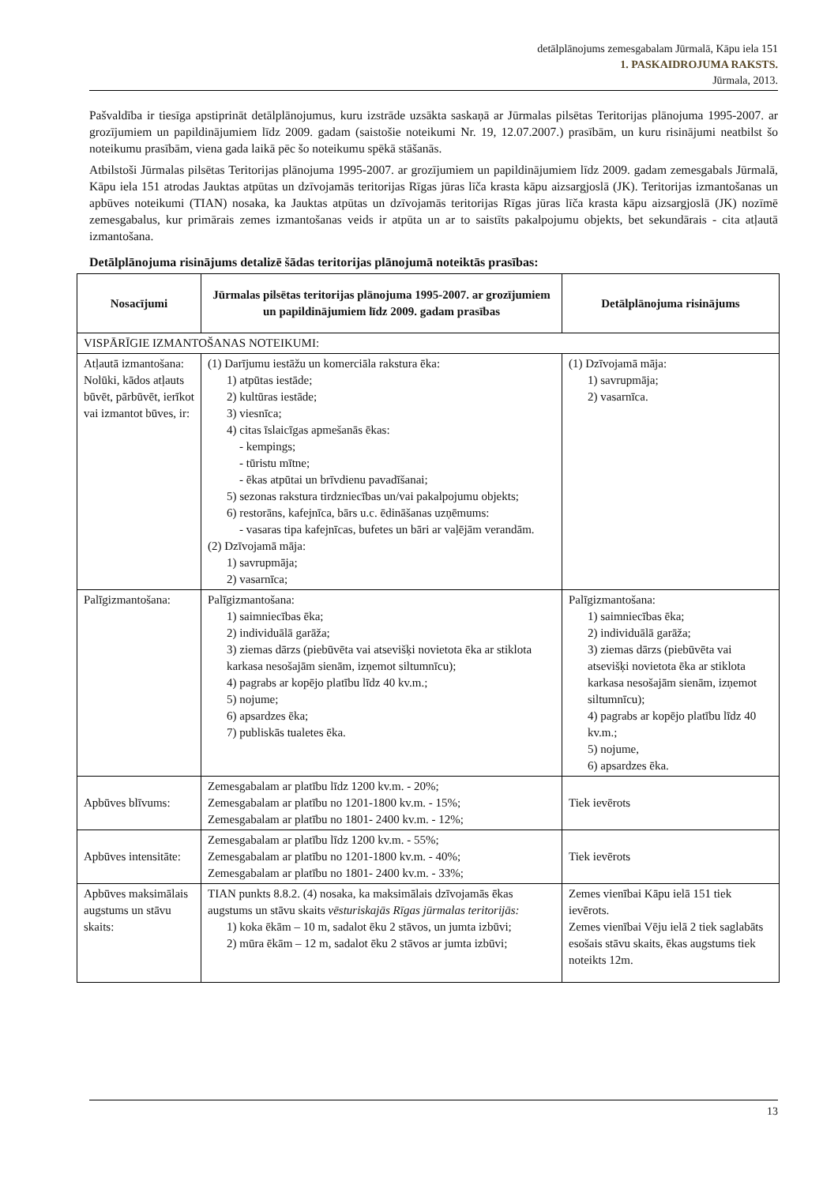detālplānojums zemesgabalam Jūrmalā, Kāpu iela 151
1. PASKAIDROJUMA RAKSTS.
Jūrmala, 2013.
Pašvaldība ir tiesīga apstiprināt detālplānojumus, kuru izstrāde uzsākta saskaņā ar Jūrmalas pilsētas Teritorijas plānojuma 1995-2007. ar grozījumiem un papildinājumiem līdz 2009. gadam (saistošie noteikumi Nr. 19, 12.07.2007.) prasībām, un kuru risinājumi neatbilst šo noteikumu prasībām, viena gada laikā pēc šo noteikumu spēkā stāšanās.
Atbilstoši Jūrmalas pilsētas Teritorijas plānojuma 1995-2007. ar grozījumiem un papildinājumiem līdz 2009. gadam zemesgabals Jūrmalā, Kāpu iela 151 atrodas Jauktas atpūtas un dzīvojamās teritorijas Rīgas jūras līča krasta kāpu aizsargjoslā (JK). Teritorijas izmantošanas un apbūves noteikumi (TIAN) nosaka, ka Jauktas atpūtas un dzīvojamās teritorijas Rīgas jūras līča krasta kāpu aizsargjoslā (JK) nozīmē zemesgabalus, kur primārais zemes izmantošanas veids ir atpūta un ar to saistīts pakalpojumu objekts, bet sekundārais - cita atļautā izmantošana.
Detālplānojuma risinājums detalizē šādas teritorijas plānojumā noteiktās prasības:
| Nosacījumi | Jūrmalas pilsētas teritorijas plānojuma 1995-2007. ar grozījumiem un papildinājumiem līdz 2009. gadam prasības | Detālplānojuma risinājums |
| --- | --- | --- |
| VISPĀRĪGIE IZMANTOŠANAS NOTEIKUMI: | | |
| Atļautā izmantošana: Nolūki, kādos atļauts būvēt, pārbūvēt, ierīkot vai izmantot būves, ir: | (1) Darījumu iestāžu un komerciāla rakstura ēka: 1) atpūtas iestāde; 2) kultūras iestāde; 3) viesnīca; 4) citas īslaicīgas apmešanās ēkas: - kempings; - tūristu mītne; - ēkas atpūtai un brīvdienu pavadīšanai; 5) sezonas rakstura tirdzniecības un/vai pakalpojumu objekts; 6) restorāns, kafejnīca, bārs u.c. ēdināšanas uzņēmums: - vasaras tipa kafejnīcas, bufetes un bāri ar vaļējām verandām. (2) Dzīvojamā māja: 1) savrupmāja; 2) vasarnīca; | (1) Dzīvojamā māja: 1) savrupmāja; 2) vasarnīca. |
| Palīgizmantošana: | Palīgizmantošana: 1) saimniecības ēka; 2) individuālā garāža; 3) ziemas dārzs (piebūvēta vai atsevišķi novietota ēka ar stiklota karkasa nesošajām sienām, izņemot siltumnīcu); 4) pagrabs ar kopējo platību līdz 40 kv.m.; 5) nojume; 6) apsardzes ēka; 7) publiskās tualetes ēka. | Palīgizmantošana: 1) saimniecības ēka; 2) individuālā garāža; 3) ziemas dārzs (piebūvēta vai atsevišķi novietota ēka ar stiklota karkasa nesošajām sienām, izņemot siltumnīcu); 4) pagrabs ar kopējo platību līdz 40 kv.m.; 5) nojume, 6) apsardzes ēka. |
| Apbūves blīvums: | Zemesgabalam ar platību līdz 1200 kv.m. - 20%; Zemesgabalam ar platību no 1201-1800 kv.m. - 15%; Zemesgabalam ar platību no 1801- 2400 kv.m. - 12%; | Tiek ievērots |
| Apbūves intensitāte: | Zemesgabalam ar platību līdz 1200 kv.m. - 55%; Zemesgabalam ar platību no 1201-1800 kv.m. - 40%; Zemesgabalam ar platību no 1801- 2400 kv.m. - 33%; | Tiek ievērots |
| Apbūves maksimālais augstums un stāvu skaits: | TIAN punkts 8.8.2. (4) nosaka, ka maksimālais dzīvojamās ēkas augstums un stāvu skaits vēsturiskajās Rīgas jūrmalas teritorijās: 1) koka ēkām – 10 m, sadalot ēku 2 stāvos, un jumta izbūvi; 2) mūra ēkām – 12 m, sadalot ēku 2 stāvos ar jumta izbūvi; | Zemes vienībai Kāpu ielā 151 tiek ievērots. Zemes vienībai Vēju ielā 2 tiek saglabāts esošais stāvu skaits, ēkas augstums tiek noteikts 12m. |
13